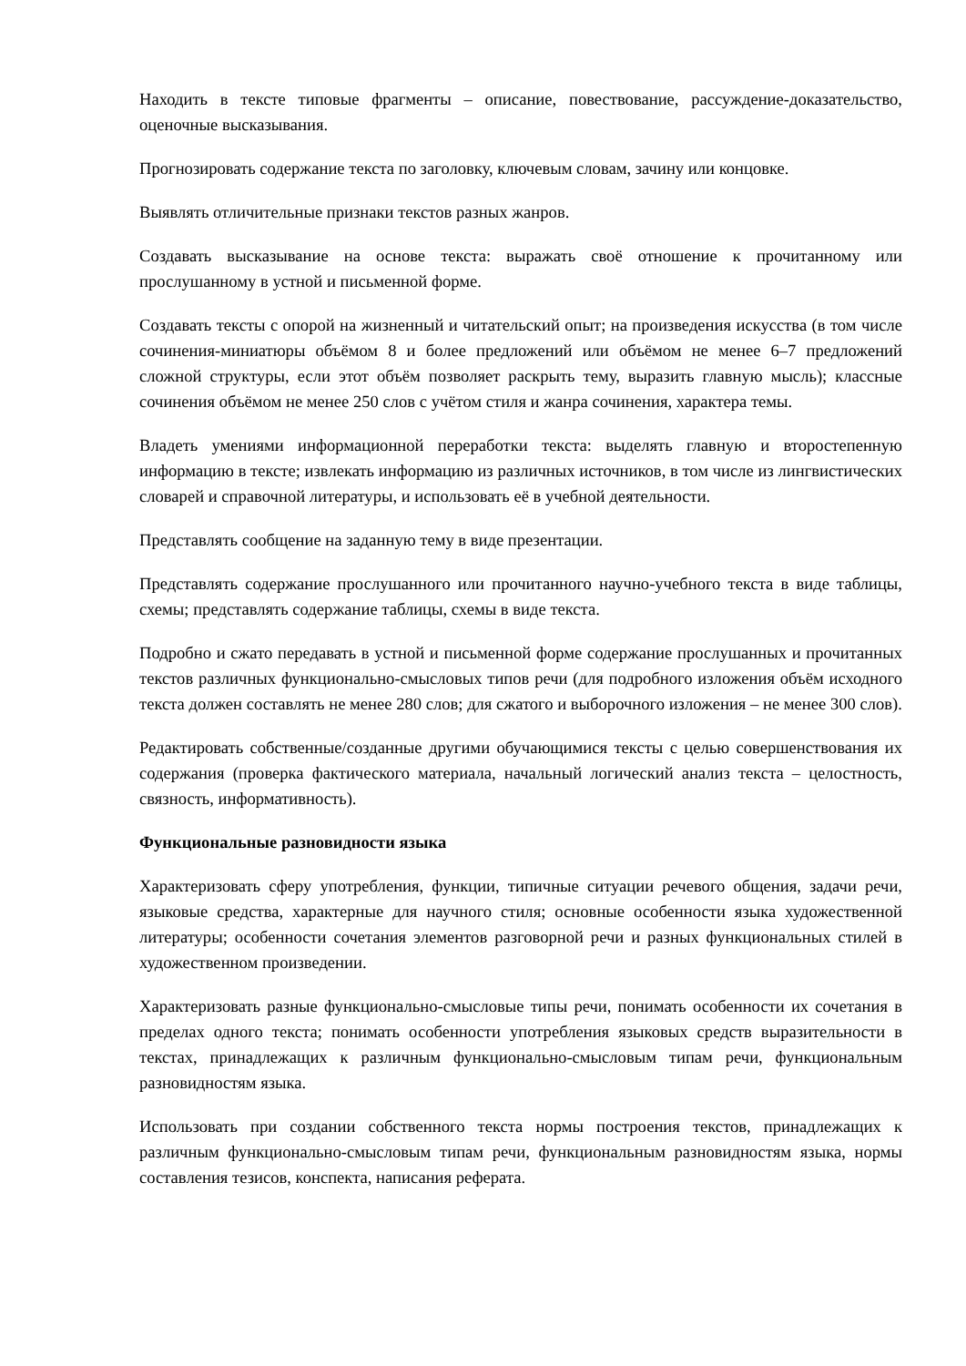Находить в тексте типовые фрагменты – описание, повествование, рассуждение-доказательство, оценочные высказывания.
Прогнозировать содержание текста по заголовку, ключевым словам, зачину или концовке.
Выявлять отличительные признаки текстов разных жанров.
Создавать высказывание на основе текста: выражать своё отношение к прочитанному или прослушанному в устной и письменной форме.
Создавать тексты с опорой на жизненный и читательский опыт; на произведения искусства (в том числе сочинения-миниатюры объёмом 8 и более предложений или объёмом не менее 6–7 предложений сложной структуры, если этот объём позволяет раскрыть тему, выразить главную мысль); классные сочинения объёмом не менее 250 слов с учётом стиля и жанра сочинения, характера темы.
Владеть умениями информационной переработки текста: выделять главную и второстепенную информацию в тексте; извлекать информацию из различных источников, в том числе из лингвистических словарей и справочной литературы, и использовать её в учебной деятельности.
Представлять сообщение на заданную тему в виде презентации.
Представлять содержание прослушанного или прочитанного научно-учебного текста в виде таблицы, схемы; представлять содержание таблицы, схемы в виде текста.
Подробно и сжато передавать в устной и письменной форме содержание прослушанных и прочитанных текстов различных функционально-смысловых типов речи (для подробного изложения объём исходного текста должен составлять не менее 280 слов; для сжатого и выборочного изложения – не менее 300 слов).
Редактировать собственные/созданные другими обучающимися тексты с целью совершенствования их содержания (проверка фактического материала, начальный логический анализ текста – целостность, связность, информативность).
Функциональные разновидности языка
Характеризовать сферу употребления, функции, типичные ситуации речевого общения, задачи речи, языковые средства, характерные для научного стиля; основные особенности языка художественной литературы; особенности сочетания элементов разговорной речи и разных функциональных стилей в художественном произведении.
Характеризовать разные функционально-смысловые типы речи, понимать особенности их сочетания в пределах одного текста; понимать особенности употребления языковых средств выразительности в текстах, принадлежащих к различным функционально-смысловым типам речи, функциональным разновидностям языка.
Использовать при создании собственного текста нормы построения текстов, принадлежащих к различным функционально-смысловым типам речи, функциональным разновидностям языка, нормы составления тезисов, конспекта, написания реферата.